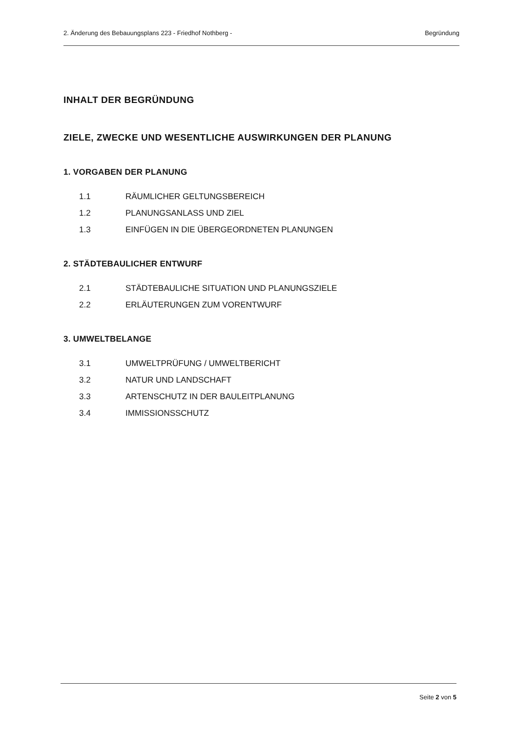2. Änderung des Bebauungsplans 223 - Friedhof Nothberg - Begründung
INHALT DER BEGRÜNDUNG
ZIELE, ZWECKE UND WESENTLICHE AUSWIRKUNGEN DER PLANUNG
1. VORGABEN DER PLANUNG
1.1 RÄUMLICHER GELTUNGSBEREICH
1.2 PLANUNGSANLASS UND ZIEL
1.3 EINFÜGEN IN DIE ÜBERGEORDNETEN PLANUNGEN
2. STÄDTEBAULICHER ENTWURF
2.1 STÄDTEBAULICHE SITUATION UND PLANUNGSZIELE
2.2 ERLÄUTERUNGEN ZUM VORENTWURF
3. UMWELTBELANGE
3.1 UMWELTPRÜFUNG / UMWELTBERICHT
3.2 NATUR UND LANDSCHAFT
3.3 ARTENSCHUTZ IN DER BAULEITPLANUNG
3.4 IMMISSIONSSCHUTZ
Seite 2 von 5